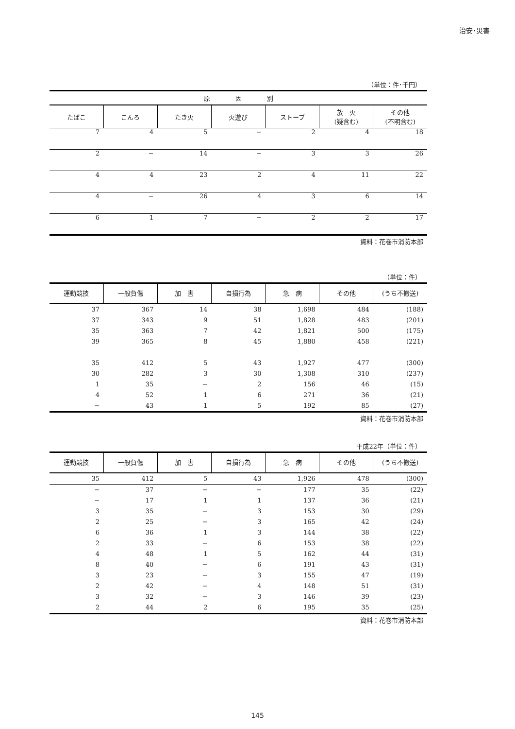治安･災害
（単位：件･千円）
| 原 因 別 | | | | | | |
| --- | --- | --- | --- | --- | --- | --- |
| たばこ | こんろ | たき火 | 火遊び | ストーブ | 放 火 (疑含む) | その他 (不明含む) |
| 7 | 4 | 5 | − | 2 | 4 | 18 |
| 2 | − | 14 | − | 3 | 3 | 26 |
| 4 | 4 | 23 | 2 | 4 | 11 | 22 |
| 4 | − | 26 | 4 | 3 | 6 | 14 |
| 6 | 1 | 7 | − | 2 | 2 | 17 |
資料：花巻市消防本部
（単位：件）
| 運動競技 | 一般負傷 | 加 害 | 自損行為 | 急 病 | その他 | (うち不搬送) |
| --- | --- | --- | --- | --- | --- | --- |
| 37 | 367 | 14 | 38 | 1,698 | 484 | (188) |
| 37 | 343 | 9 | 51 | 1,828 | 483 | (201) |
| 35 | 363 | 7 | 42 | 1,821 | 500 | (175) |
| 39 | 365 | 8 | 45 | 1,880 | 458 | (221) |
| 35 | 412 | 5 | 43 | 1,927 | 477 | (300) |
| 30 | 282 | 3 | 30 | 1,308 | 310 | (237) |
| 1 | 35 | − | 2 | 156 | 46 | (15) |
| 4 | 52 | 1 | 6 | 271 | 36 | (21) |
| − | 43 | 1 | 5 | 192 | 85 | (27) |
資料：花巻市消防本部
平成22年（単位：件）
| 運動競技 | 一般負傷 | 加 害 | 自損行為 | 急 病 | その他 | (うち不搬送) |
| --- | --- | --- | --- | --- | --- | --- |
| 35 | 412 | 5 | 43 | 1,926 | 478 | (300) |
| − | 37 | − | − | 177 | 35 | (22) |
| − | 17 | 1 | 1 | 137 | 36 | (21) |
| 3 | 35 | − | 3 | 153 | 30 | (29) |
| 2 | 25 | − | 3 | 165 | 42 | (24) |
| 6 | 36 | 1 | 3 | 144 | 38 | (22) |
| 2 | 33 | − | 6 | 153 | 38 | (22) |
| 4 | 48 | 1 | 5 | 162 | 44 | (31) |
| 8 | 40 | − | 6 | 191 | 43 | (31) |
| 3 | 23 | − | 3 | 155 | 47 | (19) |
| 2 | 42 | − | 4 | 148 | 51 | (31) |
| 3 | 32 | − | 3 | 146 | 39 | (23) |
| 2 | 44 | 2 | 6 | 195 | 35 | (25) |
資料：花巻市消防本部
145